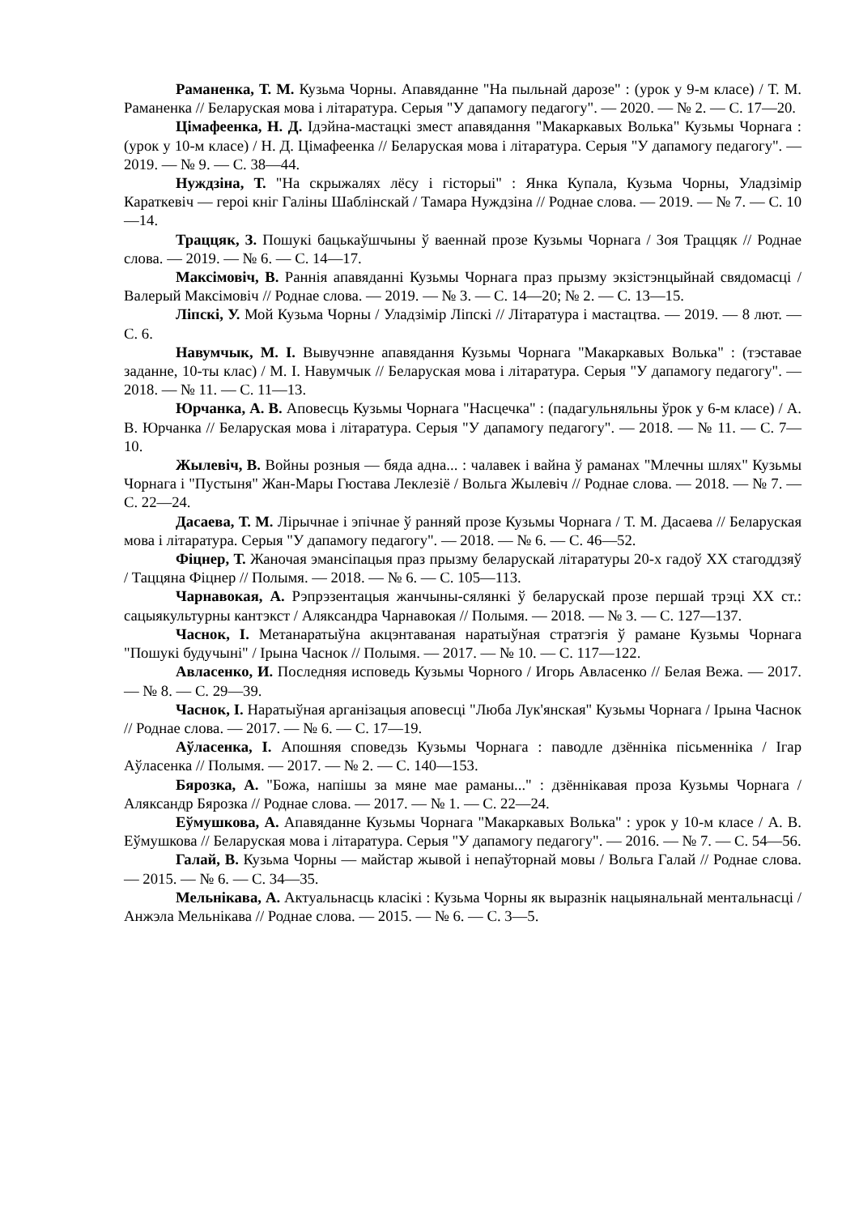Раманенка, Т. М. Кузьма Чорны. Апавяданне "На пыльнай дарозе" : (урок у 9-м класе) / Т. М. Раманенка // Беларуская мова і літаратура. Серыя "У дапамогу педагогу". — 2020. — № 2. — С. 17—20.
Цімафеенка, Н. Д. Ідэйна-мастацкі змест апавядання "Макаркавых Волька" Кузьмы Чорнага : (урок у 10-м класе) / Н. Д. Цімафеенка // Беларуская мова і літаратура. Серыя "У дапамогу педагогу". — 2019. — № 9. — С. 38—44.
Нуждзіна, Т. "На скрыжалях лёсу і гісторыі" : Янка Купала, Кузьма Чорны, Уладзімір Караткевіч — героі кніг Галіны Шаблінскай / Тамара Нуждзіна // Роднае слова. — 2019. — № 7. — С. 10—14.
Траццяк, З. Пошукі бацькаўшчыны ў ваеннай прозе Кузьмы Чорнага / Зоя Траццяк // Роднае слова. — 2019. — № 6. — С. 14—17.
Максімовіч, В. Раннія апавяданні Кузьмы Чорнага праз прызму экзістэнцыйнай свядомасці / Валерый Максімовіч // Роднае слова. — 2019. — № 3. — С. 14—20; № 2. — С. 13—15.
Ліпскі, У. Мой Кузьма Чорны / Уладзімір Ліпскі // Літаратура і мастацтва. — 2019. — 8 лют. — С. 6.
Навумчык, М. І. Вывучэнне апавядання Кузьмы Чорнага "Макаркавых Волька" : (тэставае заданне, 10-ты клас) / М. І. Навумчык // Беларуская мова і літаратура. Серыя "У дапамогу педагогу". — 2018. — № 11. — С. 11—13.
Юрчанка, А. В. Аповесць Кузьмы Чорнага "Насцечка" : (падагульняльны ўрок у 6-м класе) / А. В. Юрчанка // Беларуская мова і літаратура. Серыя "У дапамогу педагогу". — 2018. — № 11. — С. 7—10.
Жылевіч, В. Войны розныя — бяда адна... : чалавек і вайна ў раманах "Млечны шлях" Кузьмы Чорнага і "Пустыня" Жан-Мары Гюстава Леклезіё / Вольга Жылевіч // Роднае слова. — 2018. — № 7. — С. 22—24.
Дасаева, Т. М. Лірычнае і эпічнае ў ранняй прозе Кузьмы Чорнага / Т. М. Дасаева // Беларуская мова і літаратура. Серыя "У дапамогу педагогу". — 2018. — № 6. — С. 46—52.
Фіцнер, Т. Жаночая эмансіпацыя праз прызму беларускай літаратуры 20-х гадоў XX стагоддзяў / Таццяна Фіцнер // Полымя. — 2018. — № 6. — С. 105—113.
Чарнавокая, А. Рэпрэзентацыя жанчыны-сялянкі ў беларускай прозе першай трэці XX ст.: сацыякультурны кантэкст / Аляксандра Чарнавокая // Полымя. — 2018. — № 3. — С. 127—137.
Часнок, І. Метанаратыўна акцэнтаваная наратыўная стратэгія ў рамане Кузьмы Чорнага "Пошукі будучыні" / Ірына Часнок // Полымя. — 2017. — № 10. — С. 117—122.
Авласенко, И. Последняя исповедь Кузьмы Чорного / Игорь Авласенко // Белая Вежа. — 2017. — № 8. — С. 29—39.
Часнок, І. Наратыўная арганізацыя аповесці "Люба Лук'янская" Кузьмы Чорнага / Ірына Часнок // Роднае слова. — 2017. — № 6. — С. 17—19.
Аўласенка, І. Апошняя споведзь Кузьмы Чорнага : паводле дзённіка пісьменніка / Ігар Аўласенка // Полымя. — 2017. — № 2. — С. 140—153.
Бярозка, А. "Божа, напішы за мяне мае раманы..." : дзённікавая проза Кузьмы Чорнага / Аляксандр Бярозка // Роднае слова. — 2017. — № 1. — С. 22—24.
Еўмушкова, А. Апавяданне Кузьмы Чорнага "Макаркавых Волька" : урок у 10-м класе / А. В. Еўмушкова // Беларуская мова і літаратура. Серыя "У дапамогу педагогу". — 2016. — № 7. — С. 54—56.
Галай, В. Кузьма Чорны — майстар жывой і непаўторнай мовы / Вольга Галай // Роднае слова. — 2015. — № 6. — С. 34—35.
Мельнікава, А. Актуальнасць класікі : Кузьма Чорны як выразнік нацыянальнай ментальнасці / Анжэла Мельнікава // Роднае слова. — 2015. — № 6. — С. 3—5.